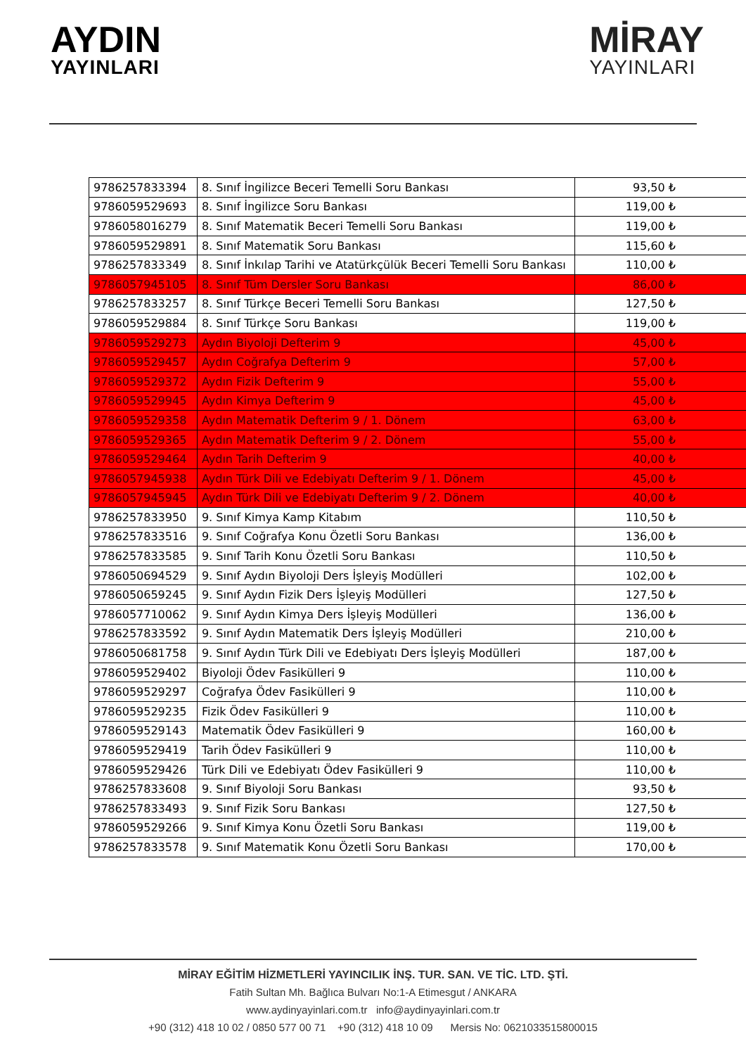AYDIN
YAYINLARI
MİRAY
YAYINLARI
| 9786257833394 | 8. Sınıf İngilizce Beceri Temelli Soru Bankası | 93,50 ₺ |
| 9786059529693 | 8. Sınıf İngilizce Soru Bankası | 119,00 ₺ |
| 9786058016279 | 8. Sınıf Matematik Beceri Temelli Soru Bankası | 119,00 ₺ |
| 9786059529891 | 8. Sınıf Matematik Soru Bankası | 115,60 ₺ |
| 9786257833349 | 8. Sınıf İnkılap Tarihi ve Atatürkçülük Beceri Temelli Soru Bankası | 110,00 ₺ |
| 9786057945105 | 8. Sınıf Tüm Dersler Soru Bankası | 86,00 ₺ |
| 9786257833257 | 8. Sınıf Türkçe Beceri Temelli Soru Bankası | 127,50 ₺ |
| 9786059529884 | 8. Sınıf Türkçe Soru Bankası | 119,00 ₺ |
| 9786059529273 | Aydın Biyoloji Defterim 9 | 45,00 ₺ |
| 9786059529457 | Aydın Coğrafya Defterim 9 | 57,00 ₺ |
| 9786059529372 | Aydın Fizik Defterim 9 | 55,00 ₺ |
| 9786059529945 | Aydın Kimya Defterim 9 | 45,00 ₺ |
| 9786059529358 | Aydın Matematik Defterim 9 / 1. Dönem | 63,00 ₺ |
| 9786059529365 | Aydın Matematik Defterim 9 / 2. Dönem | 55,00 ₺ |
| 9786059529464 | Aydın Tarih Defterim 9 | 40,00 ₺ |
| 9786057945938 | Aydın Türk Dili ve Edebiyatı Defterim 9 / 1. Dönem | 45,00 ₺ |
| 9786057945945 | Aydın Türk Dili ve Edebiyatı Defterim 9 / 2. Dönem | 40,00 ₺ |
| 9786257833950 | 9. Sınıf Kimya Kamp Kitabım | 110,50 ₺ |
| 9786257833516 | 9. Sınıf Coğrafya Konu Özetli Soru Bankası | 136,00 ₺ |
| 9786257833585 | 9. Sınıf Tarih Konu Özetli Soru Bankası | 110,50 ₺ |
| 9786050694529 | 9. Sınıf Aydın Biyoloji Ders İşleyiş Modülleri | 102,00 ₺ |
| 9786050659245 | 9. Sınıf Aydın Fizik Ders İşleyiş Modülleri | 127,50 ₺ |
| 9786057710062 | 9. Sınıf Aydın Kimya Ders İşleyiş Modülleri | 136,00 ₺ |
| 9786257833592 | 9. Sınıf Aydın Matematik Ders İşleyiş Modülleri | 210,00 ₺ |
| 9786050681758 | 9. Sınıf Aydın Türk Dili ve Edebiyatı Ders İşleyiş Modülleri | 187,00 ₺ |
| 9786059529402 | Biyoloji Ödev Fasikülleri 9 | 110,00 ₺ |
| 9786059529297 | Coğrafya Ödev Fasikülleri 9 | 110,00 ₺ |
| 9786059529235 | Fizik Ödev Fasikülleri 9 | 110,00 ₺ |
| 9786059529143 | Matematik Ödev Fasikülleri 9 | 160,00 ₺ |
| 9786059529419 | Tarih Ödev Fasikülleri 9 | 110,00 ₺ |
| 9786059529426 | Türk Dili ve Edebiyatı Ödev Fasikülleri 9 | 110,00 ₺ |
| 9786257833608 | 9. Sınıf Biyoloji Soru Bankası | 93,50 ₺ |
| 9786257833493 | 9. Sınıf Fizik Soru Bankası | 127,50 ₺ |
| 9786059529266 | 9. Sınıf Kimya Konu Özetli Soru Bankası | 119,00 ₺ |
| 9786257833578 | 9. Sınıf Matematik Konu Özetli Soru Bankası | 170,00 ₺ |
MİRAY EĞİTİM HİZMETLERİ YAYINCILIK İNŞ. TUR. SAN. VE TİC. LTD. ŞTİ.
Fatih Sultan Mh. Bağlıca Bulvarı No:1-A Etimesgut / ANKARA
www.aydinyayinlari.com.tr info@aydinyayinlari.com.tr
+90 (312) 418 10 02 / 0850 577 00 71 +90 (312) 418 10 09 Mersis No: 0621033515800015